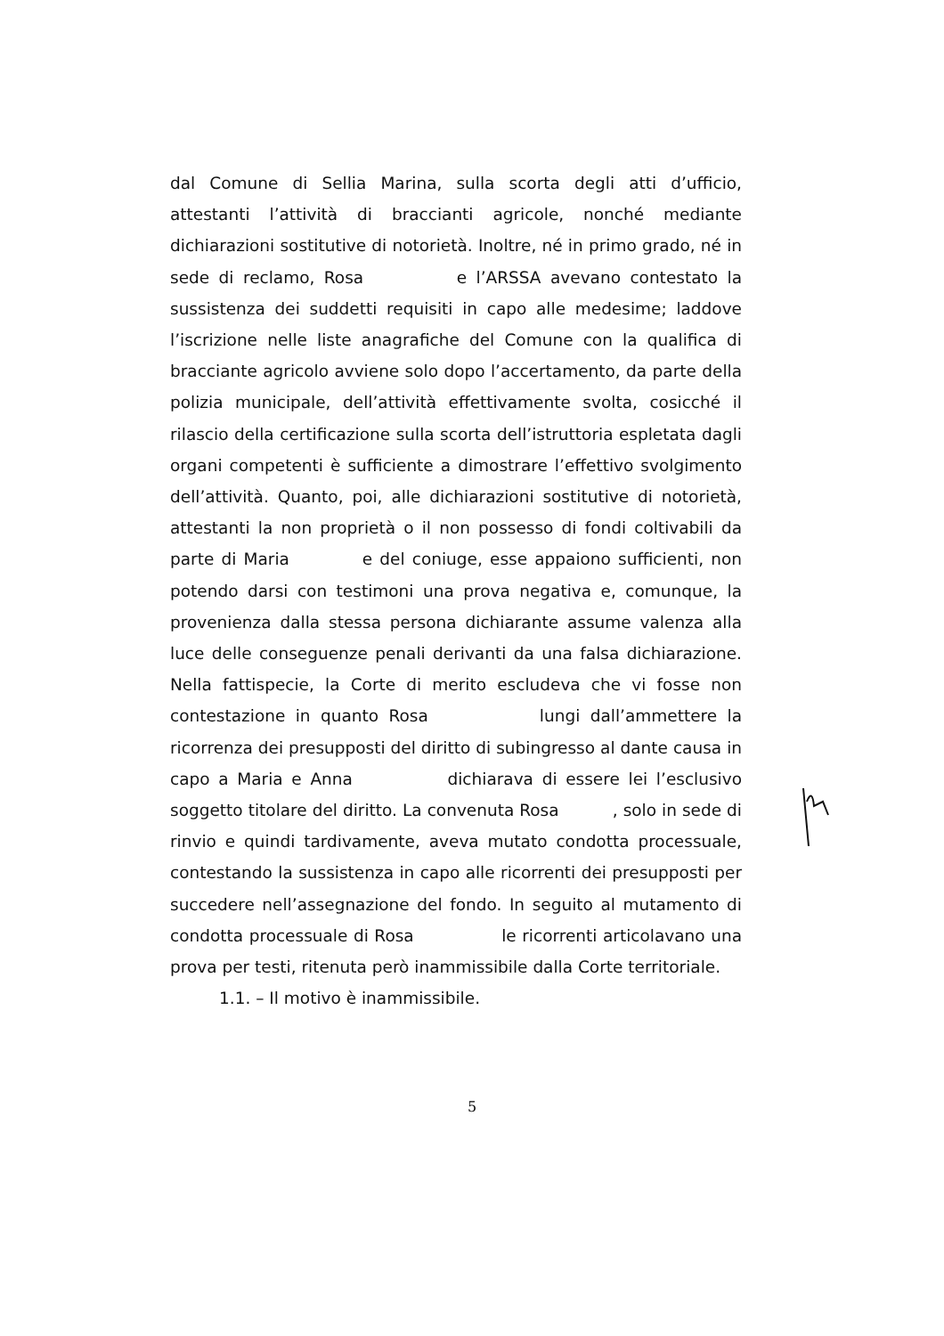dal Comune di Sellia Marina, sulla scorta degli atti d’ufficio, attestanti l’attività di braccianti agricole, nonché mediante dichiarazioni sostitutive di notorietà. Inoltre, né in primo grado, né in sede di reclamo, Rosa e l’ARSSA avevano contestato la sussistenza dei suddetti requisiti in capo alle medesime; laddove l’iscrizione nelle liste anagrafiche del Comune con la qualifica di bracciante agricolo avviene solo dopo l’accertamento, da parte della polizia municipale, dell’attività effettivamente svolta, cosicché il rilascio della certificazione sulla scorta dell’istruttoria espletata dagli organi competenti è sufficiente a dimostrare l’effettivo svolgimento dell’attività. Quanto, poi, alle dichiarazioni sostitutive di notorietà, attestanti la non proprietà o il non possesso di fondi coltivabili da parte di Maria e del coniuge, esse appaiono sufficienti, non potendo darsi con testimoni una prova negativa e, comunque, la provenienza dalla stessa persona dichiarante assume valenza alla luce delle conseguenze penali derivanti da una falsa dichiarazione. Nella fattispecie, la Corte di merito escludeva che vi fosse non contestazione in quanto Rosa lungi dall’ammettere la ricorrenza dei presupposti del diritto di subingresso al dante causa in capo a Maria e Anna dichiarava di essere lei l’esclusivo soggetto titolare del diritto. La convenuta Rosa , solo in sede di rinvio e quindi tardivamente, aveva mutato condotta processuale, contestando la sussistenza in capo alle ricorrenti dei presupposti per succedere nell’assegnazione del fondo. In seguito al mutamento di condotta processuale di Rosa le ricorrenti articolavano una prova per testi, ritenuta però inammissibile dalla Corte territoriale.
1.1. – Il motivo è inammissibile.
5